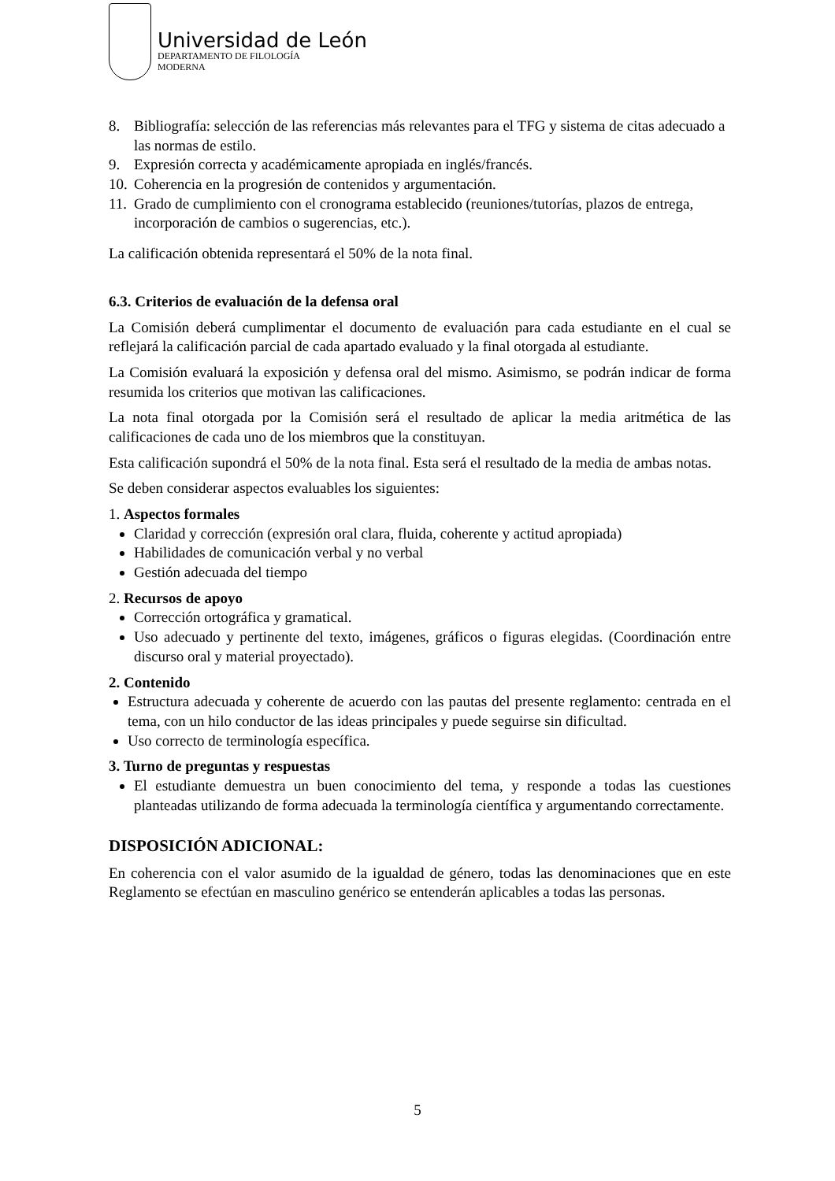Universidad de León
DEPARTAMENTO DE FILOLOGÍA
MODERNA
8. Bibliografía: selección de las referencias más relevantes para el TFG y sistema de citas adecuado a las normas de estilo.
9. Expresión correcta y académicamente apropiada en inglés/francés.
10. Coherencia en la progresión de contenidos y argumentación.
11. Grado de cumplimiento con el cronograma establecido (reuniones/tutorías, plazos de entrega, incorporación de cambios o sugerencias, etc.).
La calificación obtenida representará el 50% de la nota final.
6.3. Criterios de evaluación de la defensa oral
La Comisión deberá cumplimentar el documento de evaluación para cada estudiante en el cual se reflejará la calificación parcial de cada apartado evaluado y la final otorgada al estudiante.
La Comisión evaluará la exposición y defensa oral del mismo. Asimismo, se podrán indicar de forma resumida los criterios que motivan las calificaciones.
La nota final otorgada por la Comisión será el resultado de aplicar la media aritmética de las calificaciones de cada uno de los miembros que la constituyan.
Esta calificación supondrá el 50% de la nota final. Esta será el resultado de la media de ambas notas.
Se deben considerar aspectos evaluables los siguientes:
1. Aspectos formales
Claridad y corrección (expresión oral clara, fluida, coherente y actitud apropiada)
Habilidades de comunicación verbal y no verbal
Gestión adecuada del tiempo
2. Recursos de apoyo
Corrección ortográfica y gramatical.
Uso adecuado y pertinente del texto, imágenes, gráficos o figuras elegidas. (Coordinación entre discurso oral y material proyectado).
2. Contenido
Estructura adecuada y coherente de acuerdo con las pautas del presente reglamento: centrada en el tema, con un hilo conductor de las ideas principales y puede seguirse sin dificultad.
Uso correcto de terminología específica.
3. Turno de preguntas y respuestas
El estudiante demuestra un buen conocimiento del tema, y responde a todas las cuestiones planteadas utilizando de forma adecuada la terminología científica y argumentando correctamente.
DISPOSICIÓN ADICIONAL:
En coherencia con el valor asumido de la igualdad de género, todas las denominaciones que en este Reglamento se efectúan en masculino genérico se entenderán aplicables a todas las personas.
5